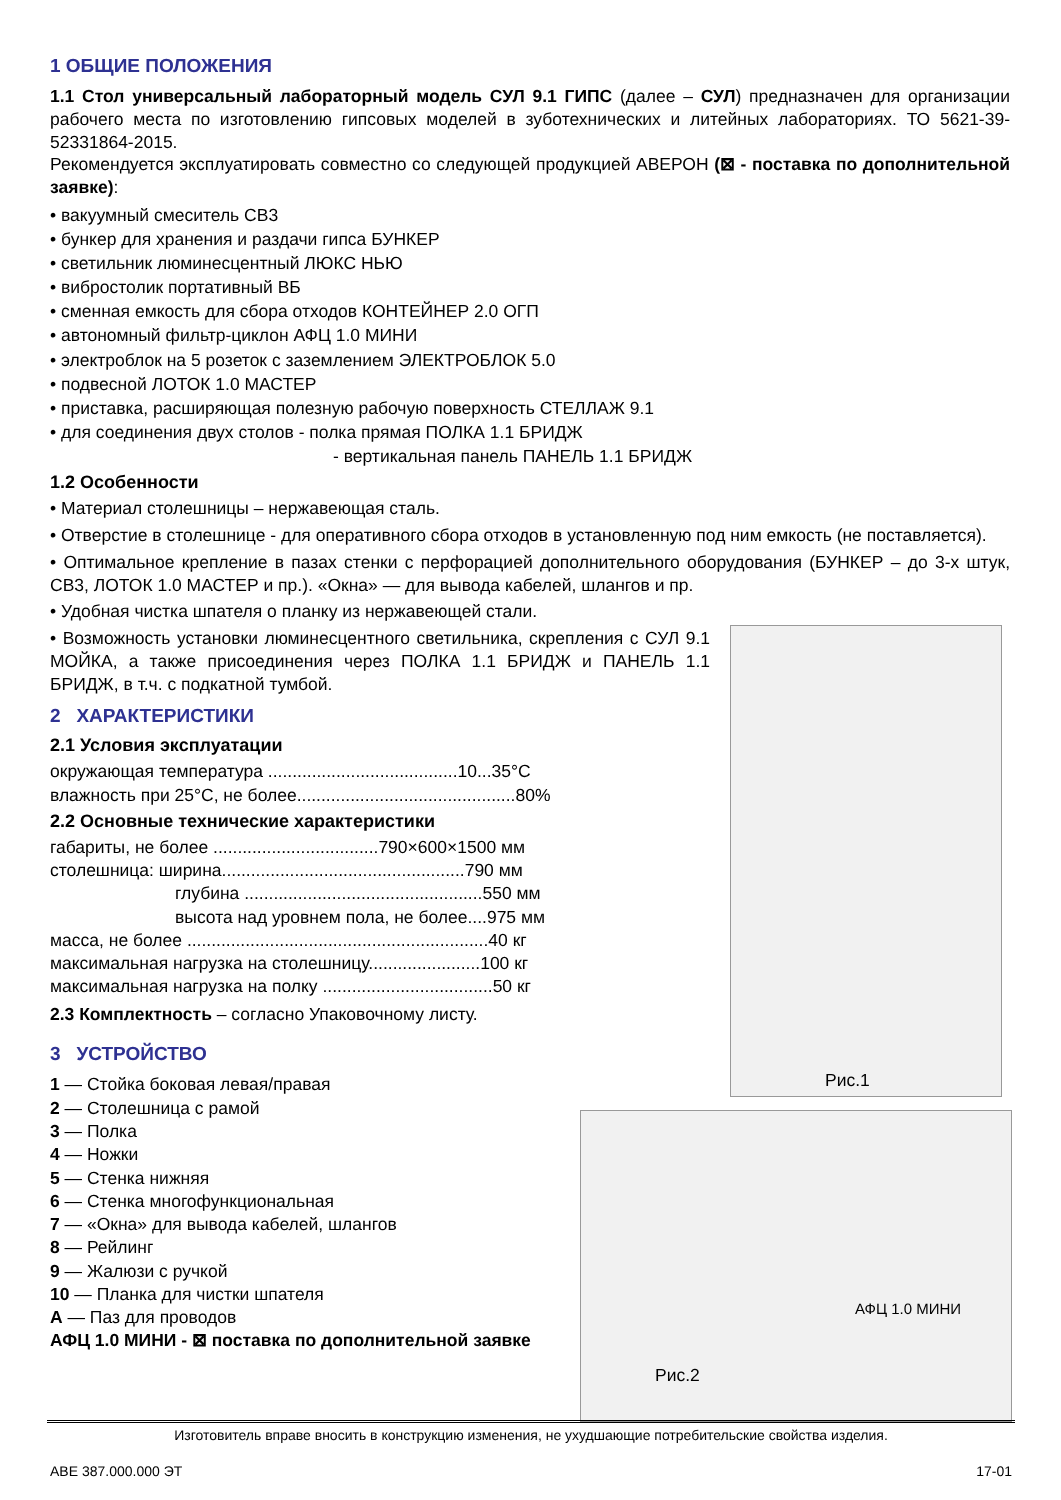1 ОБЩИЕ ПОЛОЖЕНИЯ
1.1 Стол универсальный лабораторный модель СУЛ 9.1 ГИПС (далее – СУЛ) предназначен для организации рабочего места по изготовлению гипсовых моделей в зуботехнических и литейных лабораториях. ТО 5621-39-52331864-2015.
Рекомендуется эксплуатировать совместно со следующей продукцией АВЕРОН (⊠ - поставка по дополнительной заявке):
• вакуумный смеситель СВ3
• бункер для хранения и раздачи гипса БУНКЕР
• светильник люминесцентный ЛЮКС НЬЮ
• вибростолик портативный ВБ
• сменная емкость для сбора отходов КОНТЕЙНЕР 2.0 ОГП
• автономный фильтр-циклон АФЦ 1.0 МИНИ
• электроблок на 5 розеток с заземлением ЭЛЕКТРОБЛОК 5.0
• подвесной ЛОТОК 1.0 МАСТЕР
• приставка, расширяющая полезную рабочую поверхность СТЕЛЛАЖ 9.1
• для соединения двух столов - полка прямая ПОЛКА 1.1 БРИДЖ
- вертикальная панель ПАНЕЛЬ 1.1 БРИДЖ
1.2 Особенности
• Материал столешницы – нержавеющая сталь.
• Отверстие в столешнице - для оперативного сбора отходов в установленную под ним емкость (не поставляется).
• Оптимальное крепление в пазах стенки с перфорацией дополнительного оборудования (БУНКЕР – до 3-х штук, СВ3, ЛОТОК 1.0 МАСТЕР и пр.). «Окна» — для вывода кабелей, шлангов и пр.
• Удобная чистка шпателя о планку из нержавеющей стали.
• Возможность установки люминесцентного светильника, скрепления с СУЛ 9.1 МОЙКА, а также присоединения через ПОЛКА 1.1 БРИДЖ и ПАНЕЛЬ 1.1 БРИДЖ, в т.ч. с подкатной тумбой.
2 ХАРАКТЕРИСТИКИ
2.1 Условия эксплуатации
окружающая температура .......................................10...35°C
влажность при 25°C, не более.............................................80%
2.2 Основные технические характеристики
габариты, не более ..................................790×600×1500 мм
столешница: ширина..................................................790 мм
глубина .................................................550 мм
высота над уровнем пола, не более....975 мм
масса, не более ..............................................................40 кг
максимальная нагрузка на столешницу.......................100 кг
максимальная нагрузка на полку ...................................50 кг
2.3 Комплектность – согласно Упаковочному листу.
3 УСТРОЙСТВО
1 — Стойка боковая левая/правая
2 — Столешница с рамой
3 — Полка
4 — Ножки
5 — Стенка нижняя
6 — Стенка многофункциональная
7 — «Окна» для вывода кабелей, шлангов
8 — Рейлинг
9 — Жалюзи с ручкой
10 — Планка для чистки шпателя
А — Паз для проводов
АФЦ 1.0 МИНИ - ⊠ поставка по дополнительной заявке
Рис.1
АФЦ 1.0 МИНИ
Рис.2
Изготовитель вправе вносить в конструкцию изменения, не ухудшающие потребительские свойства изделия.
АВЕ 387.000.000 ЭТ 17-01